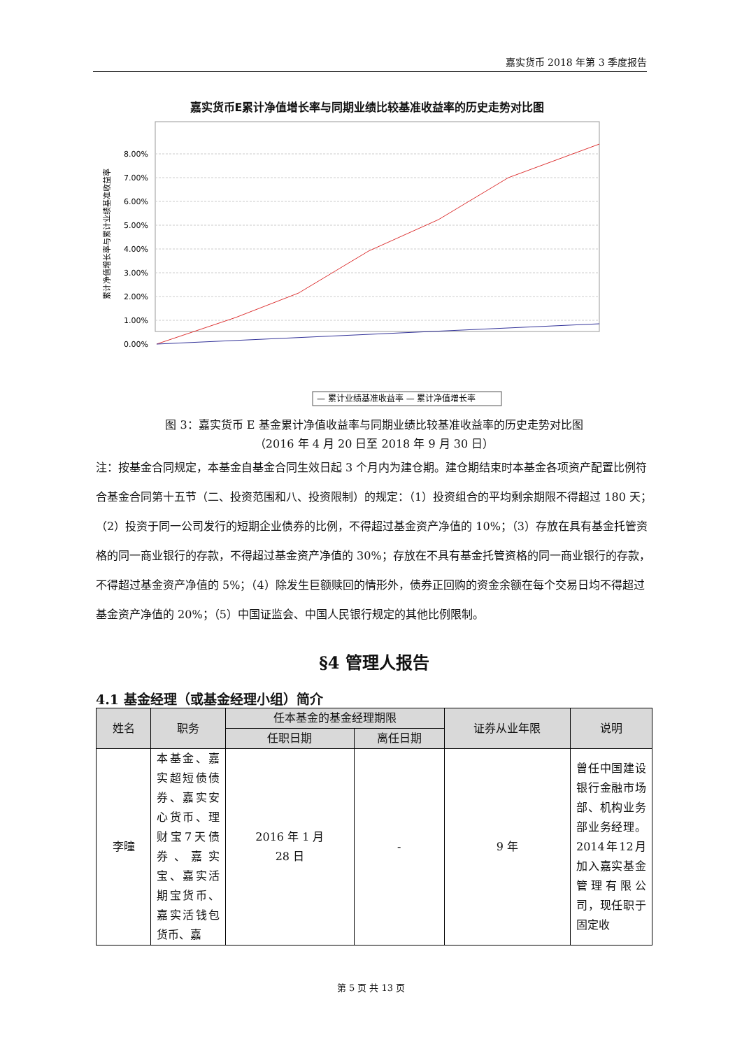嘉实货币 2018 年第 3 季度报告
嘉实货币E累计净值增长率与同期业绩比较基准收益率的历史走势对比图
累计净值增长率与累计业绩基准收益率
8.00%
7.00%
6.00%
5.00%
4.00%
3.00%
2.00%
1.00%
0.00%
— 累计业绩基准收益率 — 累计净值增长率
图 3：嘉实货币 E 基金累计净值收益率与同期业绩比较基准收益率的历史走势对比图
（2016 年 4 月 20 日至 2018 年 9 月 30 日）
注：按基金合同规定，本基金自基金合同生效日起 3 个月内为建仓期。建仓期结束时本基金各项资产配置比例符合基金合同第十五节（二、投资范围和八、投资限制）的规定：（1）投资组合的平均剩余期限不得超过 180 天；（2）投资于同一公司发行的短期企业债券的比例，不得超过基金资产净值的 10%；（3）存放在具有基金托管资格的同一商业银行的存款，不得超过基金资产净值的 30%；存放在不具有基金托管资格的同一商业银行的存款，不得超过基金资产净值的 5%；（4）除发生巨额赎回的情形外，债券正回购的资金余额在每个交易日均不得超过基金资产净值的 20%；（5）中国证监会、中国人民银行规定的其他比例限制。
§4 管理人报告
4.1 基金经理（或基金经理小组）简介
| 姓名 | 职务 | 任本基金的基金经理期限 | | 证券从业年限 | 说明 |
| --- | --- | --- | --- | --- | --- |
| | | 任职日期 | 离任日期 | | |
| 李曈 | 本基金、嘉实超短债债券、嘉实安心货币、理财宝7天债券、嘉实宝、嘉实活期宝货币、嘉实活钱包货币、嘉 | 2016 年 1 月 28 日 | - | 9 年 | 曾任中国建设银行金融市场部、机构业务部业务经理。2014年12月加入嘉实基金管理有限公司，现任职于固定收 |
第 5 页 共 13 页